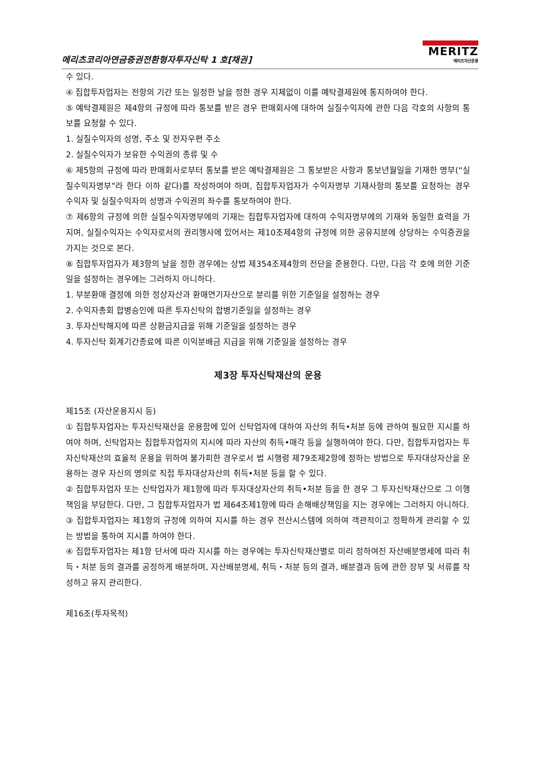메리츠코리아연금증권전환형자투자신탁 1 호[채권]
MERITZ
메리츠자산운용
수 있다.
④ 집합투자업자는 전항의 기간 또는 일정한 날을 정한 경우 지체없이 이를 예탁결제원에 통지하여야 한다.
⑤ 예탁결제원은 제4항의 규정에 따라 통보를 받은 경우 판매회사에 대하여 실질수익자에 관한 다음 각호의 사항의 통보를 요청할 수 있다.
1. 실질수익자의 성명, 주소 및 전자우편 주소
2. 실질수익자가 보유한 수익권의 종류 및 수
⑥ 제5항의 규정에 따라 판매회사로부터 통보를 받은 예탁결제원은 그 통보받은 사항과 통보년월일을 기재한 명부(“실질수익자명부”라 한다 이하 같다)를 작성하여야 하며, 집합투자업자가 수익자명부 기재사항의 통보를 요청하는 경우 수익자 및 실질수익자의 성명과 수익권의 좌수를 통보하여야 한다.
⑦ 제6항의 규정에 의한 실질수익자명부에의 기재는 집합투자업자에 대하여 수익자명부에의 기재와 동일한 효력을 가지며, 실질수익자는 수익자로서의 권리행사에 있어서는 제10조제4항의 규정에 의한 공유지분에 상당하는 수익증권을 가지는 것으로 본다.
⑧ 집합투자업자가 제3항의 날을 정한 경우에는 상법 제354조제4항의 전단을 준용한다. 다만, 다음 각 호에 의한 기준일을 설정하는 경우에는 그러하지 아니하다.
1. 부분환매 결정에 의한 정상자산과 환매연기자산으로 분리를 위한 기준일을 설정하는 경우
2. 수익자총회 합병승인에 따른 투자신탁의 합병기준일을 설정하는 경우
3. 투자신탁해지에 따른 상환금지급을 위해 기준일을 설정하는 경우
4. 투자신탁 회계기간종료에 따른 이익분배금 지급을 위해 기준일을 설정하는 경우
제3장 투자신탁재산의 운용
제15조 (자산운용지시 등)
① 집합투자업자는 투자신탁재산을 운용함에 있어 신탁업자에 대하여 자산의 취득•처분 등에 관하여 필요한 지시를 하여야 하며, 신탁업자는 집합투자업자의 지시에 따라 자산의 취득•매각 등을 실행하여야 한다. 다만, 집합투자업자는 투자신탁재산의 효율적 운용을 위하여 불가피한 경우로서 법 시행령 제79조제2항에 정하는 방법으로 투자대상자산을 운용하는 경우 자신의 명의로 직접 투자대상자산의 취득•처분 등을 할 수 있다.
② 집합투자업자 또는 신탁업자가 제1항에 따라 투자대상자산의 취득•처분 등을 한 경우 그 투자신탁재산으로 그 이행책임을 부담한다. 다만, 그 집합투자업자가 법 제64조제1항에 따라 손해배상책임을 지는 경우에는 그러하지 아니하다.
③ 집합투자업자는 제1항의 규정에 의하여 지시를 하는 경우 전산시스템에 의하여 객관적이고 정확하게 관리할 수 있는 방법을 통하여 지시를 하여야 한다.
④ 집합투자업자는 제1항 단서에 따라 지시를 하는 경우에는 투자신탁재산별로 미리 정하여진 자산배분명세에 따라 취득・처분 등의 결과를 공정하게 배분하며, 자산배분명세, 취득・처분 등의 결과, 배분결과 등에 관한 장부 및 서류를 작성하고 유지 관리한다.
제16조(투자목적)